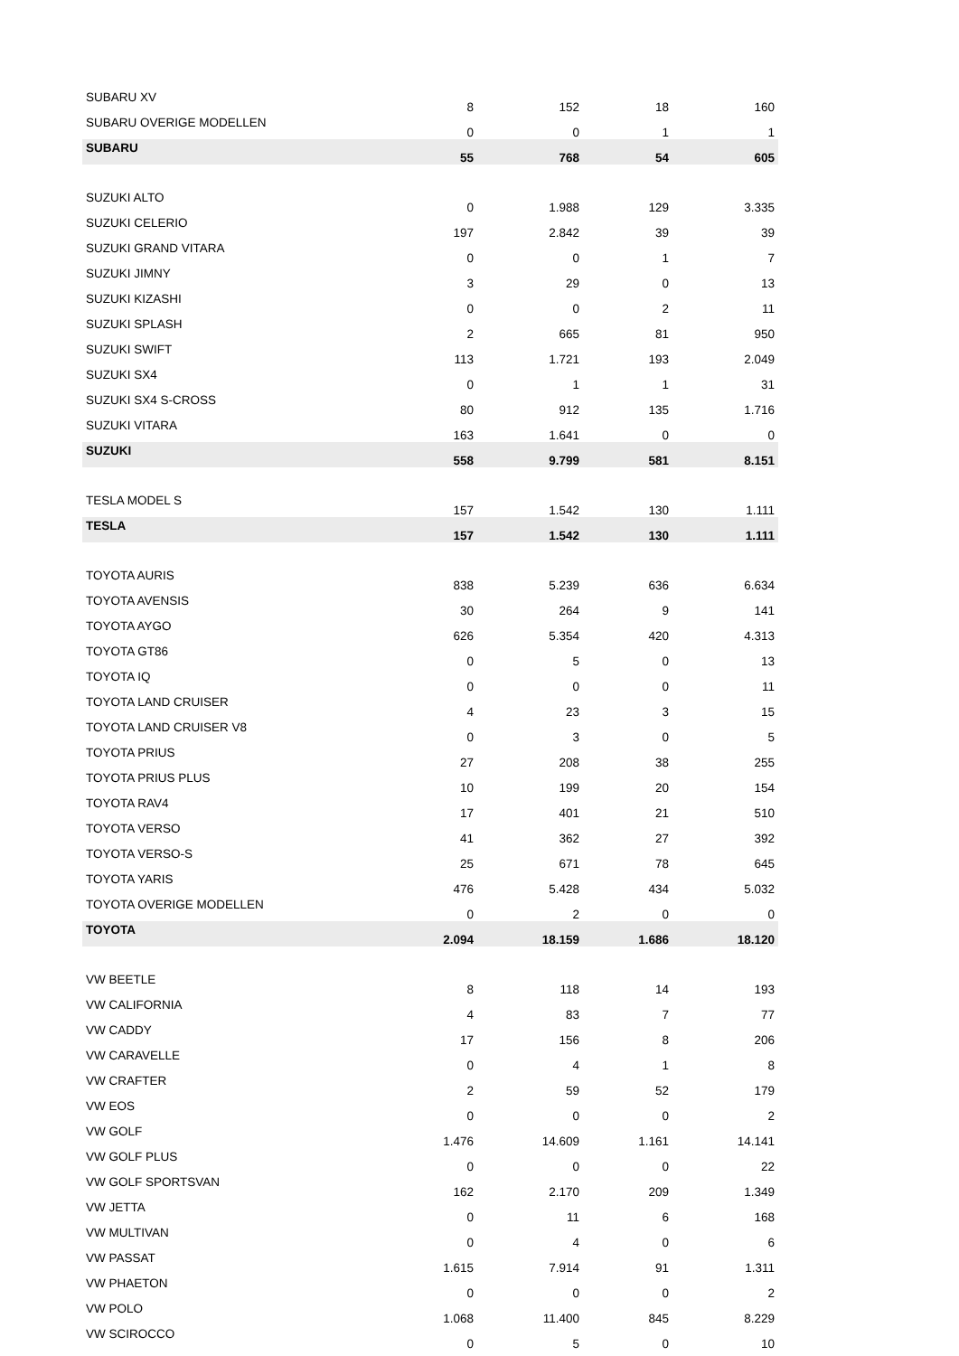| SUBARU XV | 8 | 152 | 18 | 160 |
| SUBARU OVERIGE MODELLEN | 0 | 0 | 1 | 1 |
| SUBARU | 55 | 768 | 54 | 605 |
| SUZUKI ALTO | 0 | 1.988 | 129 | 3.335 |
| SUZUKI CELERIO | 197 | 2.842 | 39 | 39 |
| SUZUKI GRAND VITARA | 0 | 0 | 1 | 7 |
| SUZUKI JIMNY | 3 | 29 | 0 | 13 |
| SUZUKI KIZASHI | 0 | 0 | 2 | 11 |
| SUZUKI SPLASH | 2 | 665 | 81 | 950 |
| SUZUKI SWIFT | 113 | 1.721 | 193 | 2.049 |
| SUZUKI SX4 | 0 | 1 | 1 | 31 |
| SUZUKI SX4 S-CROSS | 80 | 912 | 135 | 1.716 |
| SUZUKI VITARA | 163 | 1.641 | 0 | 0 |
| SUZUKI | 558 | 9.799 | 581 | 8.151 |
| TESLA MODEL S | 157 | 1.542 | 130 | 1.111 |
| TESLA | 157 | 1.542 | 130 | 1.111 |
| TOYOTA AURIS | 838 | 5.239 | 636 | 6.634 |
| TOYOTA AVENSIS | 30 | 264 | 9 | 141 |
| TOYOTA AYGO | 626 | 5.354 | 420 | 4.313 |
| TOYOTA GT86 | 0 | 5 | 0 | 13 |
| TOYOTA IQ | 0 | 0 | 0 | 11 |
| TOYOTA LAND CRUISER | 4 | 23 | 3 | 15 |
| TOYOTA LAND CRUISER V8 | 0 | 3 | 0 | 5 |
| TOYOTA PRIUS | 27 | 208 | 38 | 255 |
| TOYOTA PRIUS PLUS | 10 | 199 | 20 | 154 |
| TOYOTA RAV4 | 17 | 401 | 21 | 510 |
| TOYOTA VERSO | 41 | 362 | 27 | 392 |
| TOYOTA VERSO-S | 25 | 671 | 78 | 645 |
| TOYOTA YARIS | 476 | 5.428 | 434 | 5.032 |
| TOYOTA OVERIGE MODELLEN | 0 | 2 | 0 | 0 |
| TOYOTA | 2.094 | 18.159 | 1.686 | 18.120 |
| VW BEETLE | 8 | 118 | 14 | 193 |
| VW CALIFORNIA | 4 | 83 | 7 | 77 |
| VW CADDY | 17 | 156 | 8 | 206 |
| VW CARAVELLE | 0 | 4 | 1 | 8 |
| VW CRAFTER | 2 | 59 | 52 | 179 |
| VW EOS | 0 | 0 | 0 | 2 |
| VW GOLF | 1.476 | 14.609 | 1.161 | 14.141 |
| VW GOLF PLUS | 0 | 0 | 0 | 22 |
| VW GOLF SPORTSVAN | 162 | 2.170 | 209 | 1.349 |
| VW JETTA | 0 | 11 | 6 | 168 |
| VW MULTIVAN | 0 | 4 | 0 | 6 |
| VW PASSAT | 1.615 | 7.914 | 91 | 1.311 |
| VW PHAETON | 0 | 0 | 0 | 2 |
| VW POLO | 1.068 | 11.400 | 845 | 8.229 |
| VW SCIROCCO | 0 | 5 | 0 | 10 |